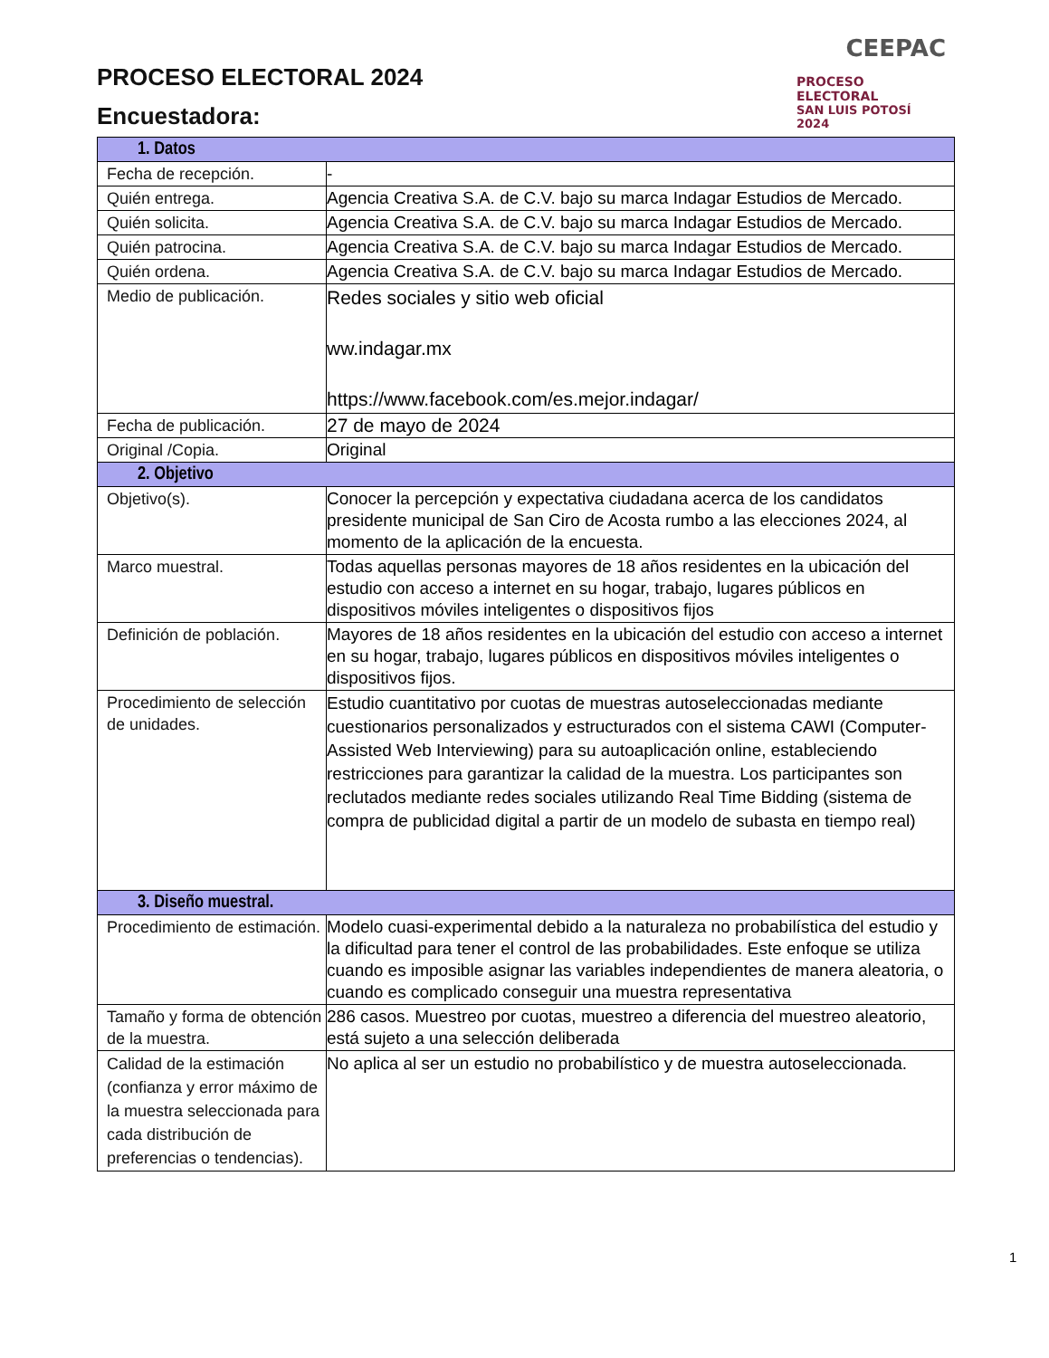PROCESO ELECTORAL 2024
Encuestadora:
CEEPAC
PROCESO ELECTORAL
SAN LUIS POTOSÍ 2024
| 1. Datos | |
| --- | --- |
| Fecha de recepción. | - |
| Quién entrega. | Agencia Creativa S.A. de C.V. bajo su marca Indagar Estudios de Mercado. |
| Quién solicita. | Agencia Creativa S.A. de C.V. bajo su marca Indagar Estudios de Mercado. |
| Quién patrocina. | Agencia Creativa S.A. de C.V. bajo su marca Indagar Estudios de Mercado. |
| Quién ordena. | Agencia Creativa S.A. de C.V. bajo su marca Indagar Estudios de Mercado. |
| Medio de publicación. | Redes sociales y sitio web oficial ww.indagar.mx https://www.facebook.com/es.mejor.indagar/ |
| Fecha de publicación. | 27 de mayo de 2024 |
| Original /Copia. | Original |
| 2. Objetivo | |
| Objetivo(s). | Conocer la percepción y expectativa ciudadana acerca de los candidatos presidente municipal de San Ciro de Acosta rumbo a las elecciones 2024, al momento de la aplicación de la encuesta. |
| Marco muestral. | Todas aquellas personas mayores de 18 años residentes en la ubicación del estudio con acceso a internet en su hogar, trabajo, lugares públicos en dispositivos móviles inteligentes o dispositivos fijos |
| Definición de población. | Mayores de 18 años residentes en la ubicación del estudio con acceso a internet en su hogar, trabajo, lugares públicos en dispositivos móviles inteligentes o dispositivos fijos. |
| Procedimiento de selección de unidades. | Estudio cuantitativo por cuotas de muestras autoseleccionadas mediante cuestionarios personalizados y estructurados con el sistema CAWI (Computer-Assisted Web Interviewing) para su autoaplicación online, estableciendo restricciones para garantizar la calidad de la muestra. Los participantes son reclutados mediante redes sociales utilizando Real Time Bidding (sistema de compra de publicidad digital a partir de un modelo de subasta en tiempo real) |
| 3. Diseño muestral. | |
| Procedimiento de estimación. | Modelo cuasi-experimental debido a la naturaleza no probabilística del estudio y la dificultad para tener el control de las probabilidades. Este enfoque se utiliza cuando es imposible asignar las variables independientes de manera aleatoria, o cuando es complicado conseguir una muestra representativa |
| Tamaño y forma de obtención de la muestra. | 286 casos. Muestreo por cuotas, muestreo a diferencia del muestreo aleatorio, está sujeto a una selección deliberada |
| Calidad de la estimación (confianza y error máximo de la muestra seleccionada para cada distribución de preferencias o tendencias). | No aplica al ser un estudio no probabilístico y de muestra autoseleccionada. |
1